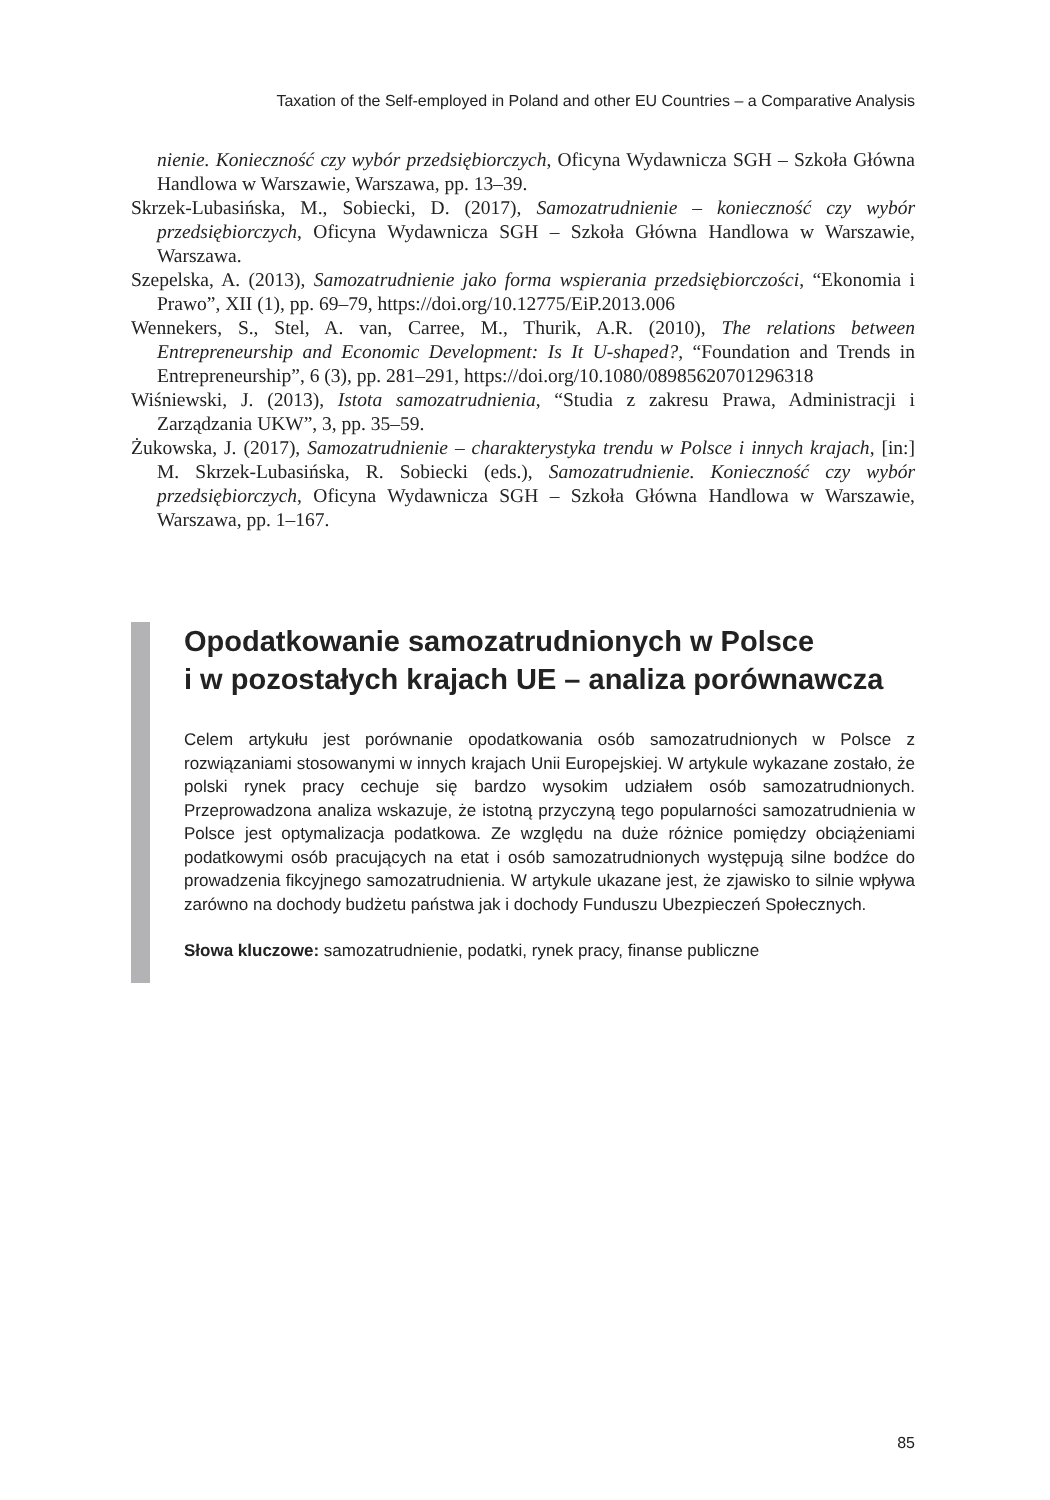Taxation of the Self-employed in Poland and other EU Countries – a Comparative Analysis
nienie. Konieczność czy wybór przedsiębiorczych, Oficyna Wydawnicza SGH – Szkoła Główna Handlowa w Warszawie, Warszawa, pp. 13–39.
Skrzek-Lubasińska, M., Sobiecki, D. (2017), Samozatrudnienie – konieczność czy wybór przedsiębiorczych, Oficyna Wydawnicza SGH – Szkoła Główna Handlowa w Warszawie, Warszawa.
Szepelska, A. (2013), Samozatrudnienie jako forma wspierania przedsiębiorczości, “Ekonomia i Prawo”, XII (1), pp. 69–79, https://doi.org/10.12775/EiP.2013.006
Wennekers, S., Stel, A. van, Carree, M., Thurik, A.R. (2010), The relations between Entrepreneurship and Economic Development: Is It U-shaped?, “Foundation and Trends in Entrepreneurship”, 6 (3), pp. 281–291, https://doi.org/10.1080/08985620701296318
Wiśniewski, J. (2013), Istota samozatrudnienia, “Studia z zakresu Prawa, Administracji i Zarządzania UKW”, 3, pp. 35–59.
Żukowska, J. (2017), Samozatrudnienie – charakterystyka trendu w Polsce i innych krajach, [in:] M. Skrzek-Lubasińska, R. Sobiecki (eds.), Samozatrudnienie. Konieczność czy wybór przedsiębiorczych, Oficyna Wydawnicza SGH – Szkoła Główna Handlowa w Warszawie, Warszawa, pp. 1–167.
Opodatkowanie samozatrudnionych w Polsce
i w pozostałych krajach UE – analiza porównawcza
Celem artykułu jest porównanie opodatkowania osób samozatrudnionych w Polsce z rozwiązaniami stosowanymi w innych krajach Unii Europejskiej. W artykule wykazane zostało, że polski rynek pracy cechuje się bardzo wysokim udziałem osób samozatrudnionych. Przeprowadzona analiza wskazuje, że istotną przyczyną tego popularności samozatrudnienia w Polsce jest optymalizacja podatkowa. Ze względu na duże różnice pomiędzy obciążeniami podatkowymi osób pracujących na etat i osób samozatrudnionych występują silne bodźce do prowadzenia fikcyjnego samozatrudnienia. W artykule ukazane jest, że zjawisko to silnie wpływa zarówno na dochody budżetu państwa jak i dochody Funduszu Ubezpieczeń Społecznych.
Słowa kluczowe: samozatrudnienie, podatki, rynek pracy, finanse publiczne
85